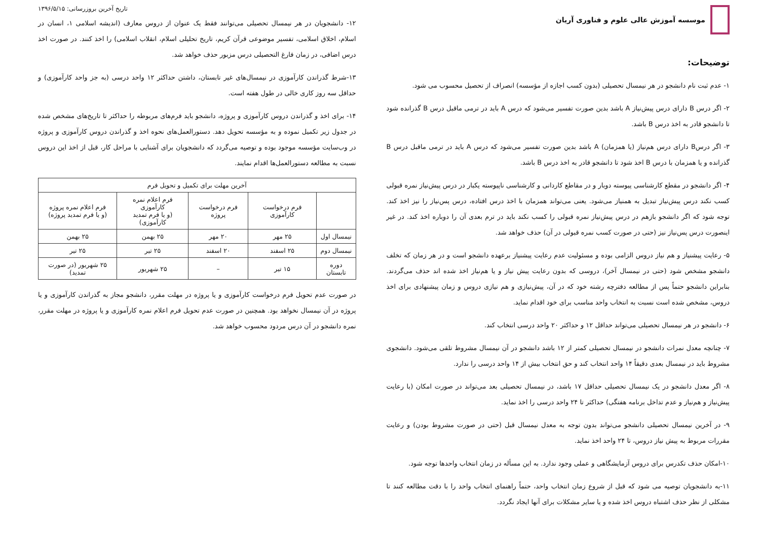موسسه آموزش عالی علوم و فناوری آریان
توضیحات:
۱- عدم ثبت نام دانشجو در هر نیمسال تحصیلی (بدون کسب اجازه از مؤسسه) انصراف از تحصیل محسوب می شود.
۲- اگر درس B دارای درس پیش‌نیاز A باشد بدین صورت تفسیر می‌شود که درس A باید در ترمی ماقبل درس B گذرانده شود تا دانشجو قادر به اخذ درس B باشد.
۳- اگر درسB دارای درس هم‌نیاز (یا همزمان) A باشد بدین صورت تفسیر می‌شود که درس A باید در ترمی ماقبل درس B گذرانده و یا همزمان با درس B اخذ شود تا دانشجو قادر به اخذ درس B باشد.
۴- اگر دانشجو در مقطع کارشناسی پیوسته دوبار و در مقاطع کاردانی و کارشناسی ناپیوسته یکبار در درس پیش‌نیاز نمره قبولی کسب نکند درس پیش‌نیاز تبدیل به همنیاز می‌شود. یعنی می‌تواند همزمان با اخذ درس افتاده، درس پس‌نیاز را نیز اخذ کند. توجه شود که اگر دانشجو بازهم در درس پیش‌نیاز نمره قبولی را کسب نکند باید در ترم بعدی آن را دوباره اخذ کند. در غیر اینصورت درس پس‌نیاز نیز (حتی در صورت کسب نمره قبولی در آن) حذف خواهد شد.
۵- رعایت پیشنیاز و هم نیاز دروس الزامی بوده و مسئولیت عدم رعایت پیشنیاز برعهده دانشجو است و در هر زمان که تخلف دانشجو مشخص شود (حتی در نیمسال آخر)، دروسی که بدون رعایت پیش نیاز و یا هم‌نیاز اخذ شده اند حذف می‌گردند. بنابراین دانشجو حتماً پس از مطالعه دفترچه رشته خود که در آن، پیش‌نیازی و هم نیازی دروس و زمان پیشنهادی برای اخذ دروس، مشخص شده است نسبت به انتخاب واحد مناسب برای خود اقدام نماید.
۶- دانشجو در هر نیمسال تحصیلی می‌تواند حداقل ۱۲ و حداکثر ۲۰ واحد درسی انتخاب کند.
۷- چنانچه معدل نمرات دانشجو در نیمسال تحصیلی کمتر از ۱۲ باشد دانشجو در آن نیمسال مشروط تلقی می‌شود. دانشجوی مشروط باید در نیمسال بعدی دقیقاً ۱۴ واحد انتخاب کند و حق انتخاب بیش از ۱۴ واحد درسی را ندارد.
۸- اگر معدل دانشجو در یک نیمسال تحصیلی حداقل ۱۷ باشد، در نیمسال تحصیلی بعد می‌تواند در صورت امکان (با رعایت پیش‌نیاز و هم‌نیاز و عدم تداخل برنامه هفتگی) حداکثر تا ۲۴ واحد درسی را اخذ نماید.
۹- در آخرین نیمسال تحصیلی دانشجو می‌تواند بدون توجه به معدل نیمسال قبل (حتی در صورت مشروط بودن) و رعایت مقررات مربوط به پیش نیاز دروس، تا ۲۴ واحد اخذ نماید.
۱۰-امکان حذف تکدرس برای دروس آزمایشگاهی و عملی وجود ندارد. به این مسأله در زمان انتخاب واحدها توجه شود.
۱۱-به دانشجویان توصیه می شود که قبل از شروع زمان انتخاب واحد، حتماً راهنمای انتخاب واحد را با دقت مطالعه کنند تا مشکلی از نظر حذف اشتباه دروس اخذ شده و یا سایر مشکلات برای آنها ایجاد نگردد.
تاریخ آخرین بروزرسانی: ۱۳۹۶/۵/۱۵
۱۲- دانشجویان در هر نیمسال تحصیلی می‌توانند فقط یک عنوان از دروس معارف (اندیشه اسلامی ۱، انسان در اسلام، اخلاق اسلامی، تفسیر موضوعی قرآن کریم، تاریخ تحلیلی اسلام، انقلاب اسلامی) را اخذ کنند. در صورت اخذ درس اضافی، در زمان فارغ التحصیلی درس مزبور حذف خواهد شد.
۱۳-شرط گذراندن کارآموزی در نیمسال‌های غیر تابستان، داشتن حداکثر ۱۲ واحد درسی (به جز واحد کارآموزی) و حداقل سه روز کاری خالی در طول هفته است.
۱۴- برای اخذ و گذراندن دروس کارآموزی و پروژه، دانشجو باید فرم‌های مربوطه را حداکثر تا تاریخ‌های مشخص شده در جدول زیر تکمیل نموده و به مؤسسه تحویل دهد. دستورالعمل‌های نحوه اخذ و گذراندن دروس کارآموزی و پروژه در وب‌سایت مؤسسه موجود بوده و توصیه می‌گردد که دانشجویان برای آشنایی با مراحل کار، قبل از اخذ این دروس نسبت به مطالعه دستورالعمل‌ها اقدام نمایند.
| آخرین مهلت برای تکمیل و تحویل فرم | | | | |
| --- | --- | --- | --- | --- |
| | فرم درخواست کارآموزی | فرم درخواست پروژه | فرم اعلام نمره کارآموزی (و یا فرم تمدید کارآموزی) | فرم اعلام نمره پروژه (و یا فرم تمدید پروژه) |
| نیمسال اول | ۲۵ مهر | ۲۰ مهر | ۲۵ بهمن | ۲۵ بهمن |
| نیمسال دوم | ۲۵ اسفند | ۲۰ اسفند | ۲۵ تیر | ۲۵ تیر |
| دوره تابستان | ۱۵ تیر | – | ۲۵ شهریور | ۲۵ شهریور (در صورت تمدید) |
در صورت عدم تحویل فرم درخواست کارآموزی و یا پروژه در مهلت مقرر، دانشجو مجاز به گذراندن کارآموزی و یا پروژه در آن نیمسال نخواهد بود. همچنین در صورت عدم تحویل فرم اعلام نمره کارآموزی و یا پروژه در مهلت مقرر، نمره دانشجو در آن درس مردود محسوب خواهد شد.